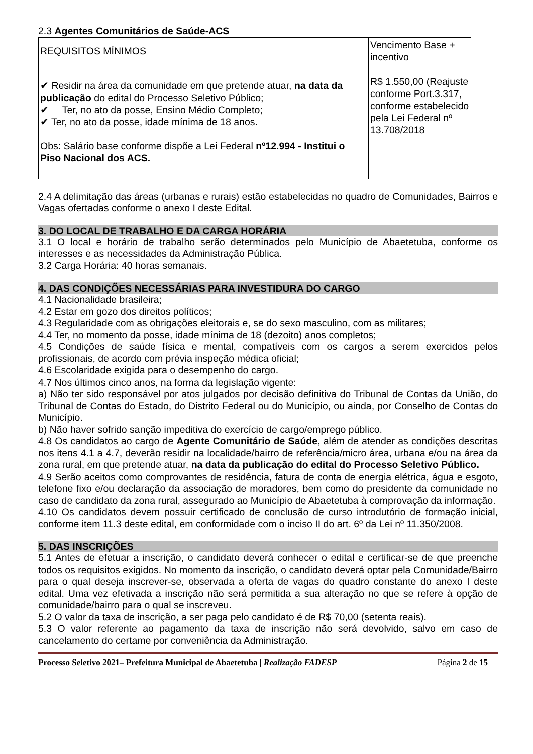2.3 Agentes Comunitários de Saúde-ACS
| REQUISITOS MÍNIMOS | Vencimento Base + incentivo |
| ✔ Residir na área da comunidade em que pretende atuar, na data da publicação do edital do Processo Seletivo Público; ✔ Ter, no ato da posse, Ensino Médio Completo; ✔ Ter, no ato da posse, idade mínima de 18 anos. Obs: Salário base conforme dispõe a Lei Federal nº12.994 - Institui o Piso Nacional dos ACS. | R$ 1.550,00 (Reajuste conforme Port.3.317, conforme estabelecido pela Lei Federal nº 13.708/2018 |
2.4 A delimitação das áreas (urbanas e rurais) estão estabelecidas no quadro de Comunidades, Bairros e Vagas ofertadas conforme o anexo I deste Edital.
3. DO LOCAL DE TRABALHO E DA CARGA HORÁRIA
3.1 O local e horário de trabalho serão determinados pelo Município de Abaetetuba, conforme os interesses e as necessidades da Administração Pública.
3.2 Carga Horária: 40 horas semanais.
4. DAS CONDIÇÕES NECESSÁRIAS PARA INVESTIDURA DO CARGO
4.1 Nacionalidade brasileira;
4.2 Estar em gozo dos direitos políticos;
4.3 Regularidade com as obrigações eleitorais e, se do sexo masculino, com as militares;
4.4 Ter, no momento da posse, idade mínima de 18 (dezoito) anos completos;
4.5 Condições de saúde física e mental, compatíveis com os cargos a serem exercidos pelos profissionais, de acordo com prévia inspeção médica oficial;
4.6 Escolaridade exigida para o desempenho do cargo.
4.7 Nos últimos cinco anos, na forma da legislação vigente:
a) Não ter sido responsável por atos julgados por decisão definitiva do Tribunal de Contas da União, do Tribunal de Contas do Estado, do Distrito Federal ou do Município, ou ainda, por Conselho de Contas do Município.
b) Não haver sofrido sanção impeditiva do exercício de cargo/emprego público.
4.8 Os candidatos ao cargo de Agente Comunitário de Saúde, além de atender as condições descritas nos itens 4.1 a 4.7, deverão residir na localidade/bairro de referência/micro área, urbana e/ou na área da zona rural, em que pretende atuar, na data da publicação do edital do Processo Seletivo Público.
4.9 Serão aceitos como comprovantes de residência, fatura de conta de energia elétrica, água e esgoto, telefone fixo e/ou declaração da associação de moradores, bem como do presidente da comunidade no caso de candidato da zona rural, assegurado ao Município de Abaetetuba à comprovação da informação.
4.10 Os candidatos devem possuir certificado de conclusão de curso introdutório de formação inicial, conforme item 11.3 deste edital, em conformidade com o inciso II do art. 6º da Lei nº 11.350/2008.
5. DAS INSCRIÇÕES
5.1 Antes de efetuar a inscrição, o candidato deverá conhecer o edital e certificar-se de que preenche todos os requisitos exigidos. No momento da inscrição, o candidato deverá optar pela Comunidade/Bairro para o qual deseja inscrever-se, observada a oferta de vagas do quadro constante do anexo I deste edital. Uma vez efetivada a inscrição não será permitida a sua alteração no que se refere à opção de comunidade/bairro para o qual se inscreveu.
5.2 O valor da taxa de inscrição, a ser paga pelo candidato é de R$ 70,00 (setenta reais).
5.3 O valor referente ao pagamento da taxa de inscrição não será devolvido, salvo em caso de cancelamento do certame por conveniência da Administração.
Processo Seletivo 2021– Prefeitura Municipal de Abaetetuba | Realização FADESP Página 2 de 15